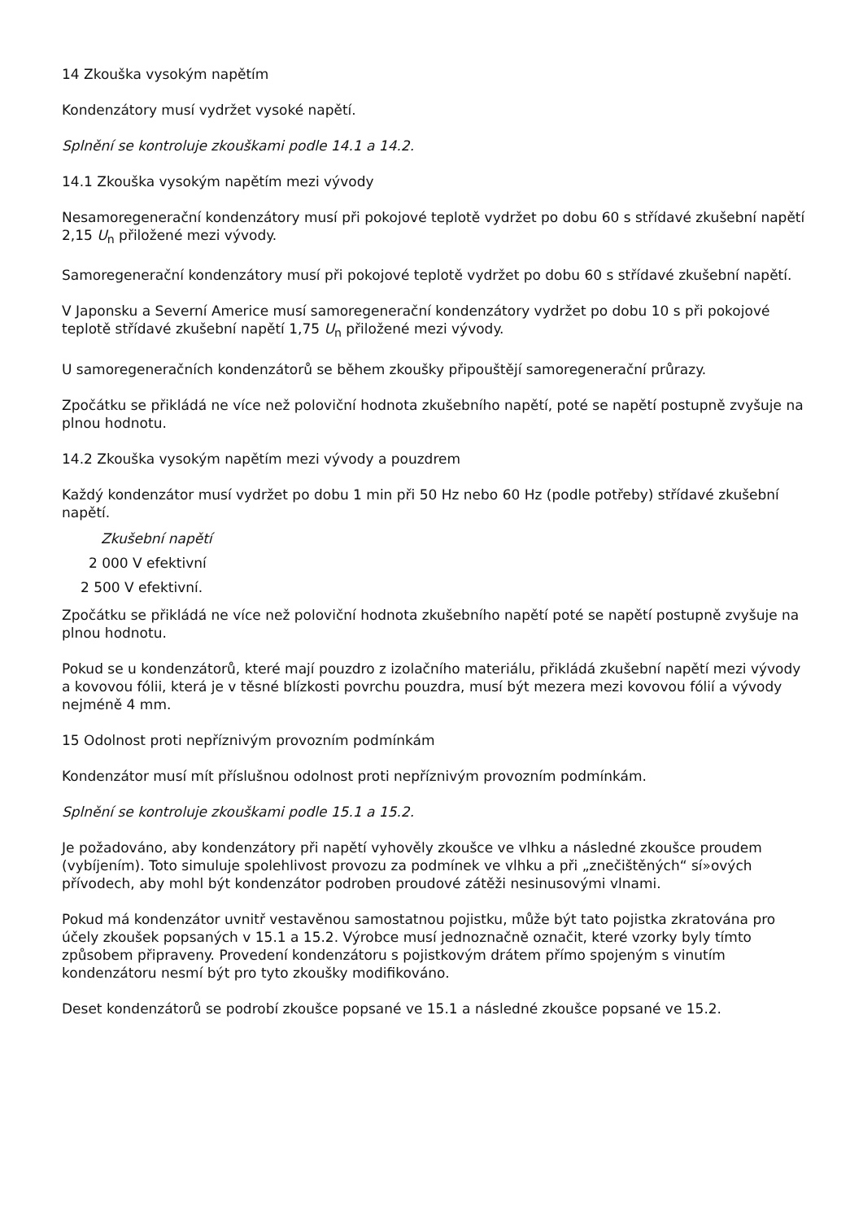14 Zkouška vysokým napětím
Kondenzátory musí vydržet vysoké napětí.
Splnění se kontroluje zkouškami podle 14.1 a 14.2.
14.1 Zkouška vysokým napětím mezi vývody
Nesamoregenerační kondenzátory musí při pokojové teplotě vydržet po dobu 60 s střídavé zkušební napětí 2,15 U<sub>n</sub> přiložené mezi vývody.
Samoregenerační kondenzátory musí při pokojové teplotě vydržet po dobu 60 s střídavé zkušební napětí.
V Japonsku a Severní Americe musí samoregenerační kondenzátory vydržet po dobu 10 s při pokojové teplotě střídavé zkušební napětí 1,75 U<sub>n</sub> přiložené mezi vývody.
U samoregeneračních kondenzátorů se během zkoušky připouštějí samoregenerační průrazy.
Zpočátku se přikládá ne více než poloviční hodnota zkušebního napětí, poté se napětí postupně zvyšuje na plnou hodnotu.
14.2 Zkouška vysokým napětím mezi vývody a pouzdrem
Každý kondenzátor musí vydržet po dobu 1 min při 50 Hz nebo 60 Hz (podle potřeby) střídavé zkušební napětí.
Zkušební napětí
2 000 V efektivní
2 500 V efektivní.
Zpočátku se přikládá ne více než poloviční hodnota zkušebního napětí poté se napětí postupně zvyšuje na plnou hodnotu.
Pokud se u kondenzátorů, které mají pouzdro z izolačního materiálu, přikládá zkušební napětí mezi vývody a kovovou fólii, která je v těsné blízkosti povrchu pouzdra, musí být mezera mezi kovovou fólií a vývody nejméně 4 mm.
15 Odolnost proti nepříznivým provozním podmínkám
Kondenzátor musí mít příslušnou odolnost proti nepříznivým provozním podmínkám.
Splnění se kontroluje zkouškami podle 15.1 a 15.2.
Je požadováno, aby kondenzátory při napětí vyhověly zkoušce ve vlhku a následné zkoušce proudem (vybíjením). Toto simuluje spolehlivost provozu za podmínek ve vlhku a při „znečištěných“ sí»ových přívodech, aby mohl být kondenzátor podroben proudové zátěži nesinusovými vlnami.
Pokud má kondenzátor uvnitř vestavěnou samostatnou pojistku, může být tato pojistka zkratována pro účely zkoušek popsaných v 15.1 a 15.2. Výrobce musí jednoznačně označit, které vzorky byly tímto způsobem připraveny. Provedení kondenzátoru s pojistkovým drátem přímo spojeným s vinutím kondenzátoru nesmí být pro tyto zkoušky modifikováno.
Deset kondenzátorů se podrobí zkoušce popsané ve 15.1 a následné zkoušce popsané ve 15.2.